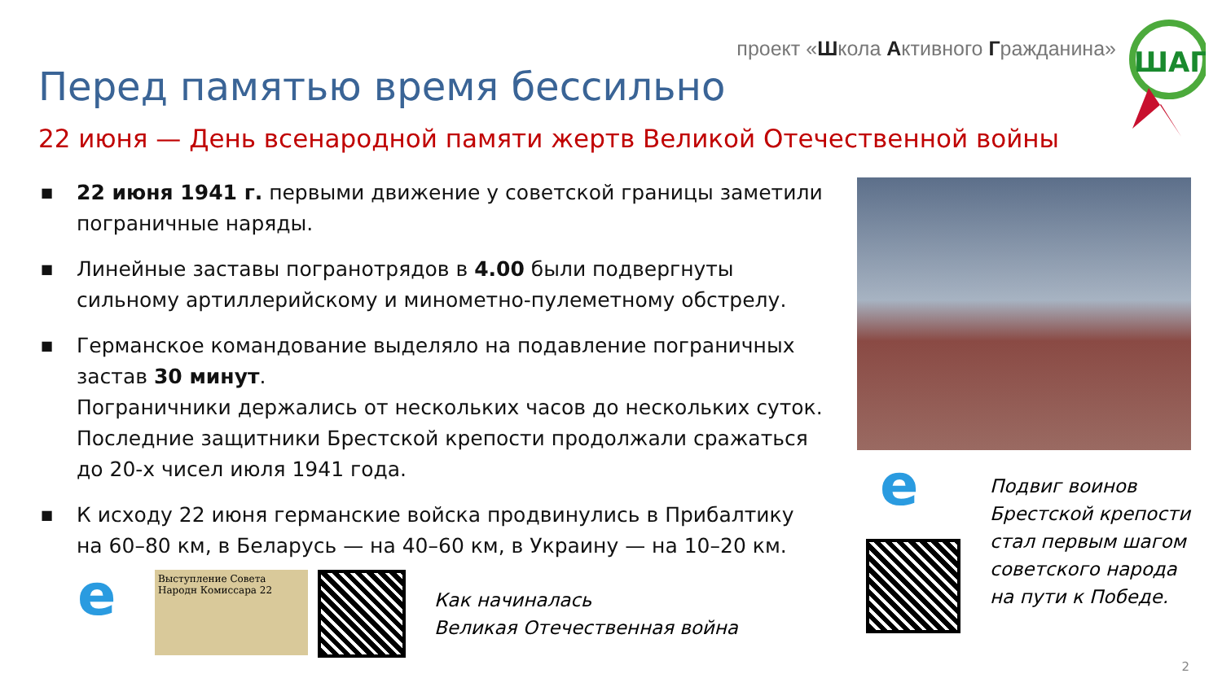проект «Школа Активного Гражданина»
ШАГ
Перед памятью время бессильно
22 июня — День всенародной памяти жертв Великой Отечественной войны
■ 22 июня 1941 г. первыми движение у советской границы заметили пограничные наряды.
■ Линейные заставы погранотрядов в 4.00 были подвергнуты сильному артиллерийскому и минометно-пулеметному обстрелу.
■ Германское командование выделяло на подавление пограничных застав 30 минут.
Пограничники держались от нескольких часов до нескольких суток. Последние защитники Брестской крепости продолжали сражаться до 20-х чисел июля 1941 года.
■ К исходу 22 июня германские войска продвинулись в Прибалтику на 60–80 км, в Беларусь — на 40–60 км, в Украину — на 10–20 км.
e
Выступление Совета Народн Комиссара 22
Как начиналась
Великая Отечественная война
e
Подвиг воинов
Брестской крепости
стал первым шагом
советского народа
на пути к Победе.
2